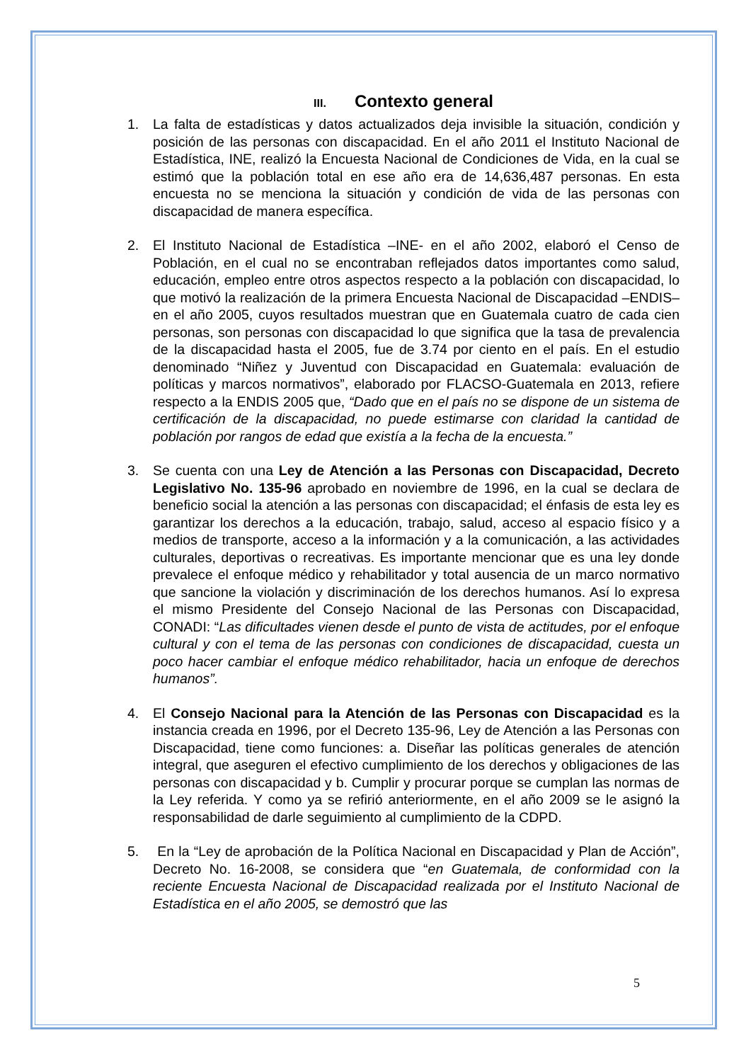III. Contexto general
1. La falta de estadísticas y datos actualizados deja invisible la situación, condición y posición de las personas con discapacidad. En el año 2011 el Instituto Nacional de Estadística, INE, realizó la Encuesta Nacional de Condiciones de Vida, en la cual se estimó que la población total en ese año era de 14,636,487 personas. En esta encuesta no se menciona la situación y condición de vida de las personas con discapacidad de manera específica.
2. El Instituto Nacional de Estadística –INE- en el año 2002, elaboró el Censo de Población, en el cual no se encontraban reflejados datos importantes como salud, educación, empleo entre otros aspectos respecto a la población con discapacidad, lo que motivó la realización de la primera Encuesta Nacional de Discapacidad –ENDIS– en el año 2005, cuyos resultados muestran que en Guatemala cuatro de cada cien personas, son personas con discapacidad lo que significa que la tasa de prevalencia de la discapacidad hasta el 2005, fue de 3.74 por ciento en el país. En el estudio denominado “Niñez y Juventud con Discapacidad en Guatemala: evaluación de políticas y marcos normativos”, elaborado por FLACSO-Guatemala en 2013, refiere respecto a la ENDIS 2005 que, “Dado que en el país no se dispone de un sistema de certificación de la discapacidad, no puede estimarse con claridad la cantidad de población por rangos de edad que existía a la fecha de la encuesta.”
3. Se cuenta con una Ley de Atención a las Personas con Discapacidad, Decreto Legislativo No. 135-96 aprobado en noviembre de 1996, en la cual se declara de beneficio social la atención a las personas con discapacidad; el énfasis de esta ley es garantizar los derechos a la educación, trabajo, salud, acceso al espacio físico y a medios de transporte, acceso a la información y a la comunicación, a las actividades culturales, deportivas o recreativas. Es importante mencionar que es una ley donde prevalece el enfoque médico y rehabilitador y total ausencia de un marco normativo que sancione la violación y discriminación de los derechos humanos. Así lo expresa el mismo Presidente del Consejo Nacional de las Personas con Discapacidad, CONADI: “Las dificultades vienen desde el punto de vista de actitudes, por el enfoque cultural y con el tema de las personas con condiciones de discapacidad, cuesta un poco hacer cambiar el enfoque médico rehabilitador, hacia un enfoque de derechos humanos”.
4. El Consejo Nacional para la Atención de las Personas con Discapacidad es la instancia creada en 1996, por el Decreto 135-96, Ley de Atención a las Personas con Discapacidad, tiene como funciones: a. Diseñar las políticas generales de atención integral, que aseguren el efectivo cumplimiento de los derechos y obligaciones de las personas con discapacidad y b. Cumplir y procurar porque se cumplan las normas de la Ley referida. Y como ya se refirió anteriormente, en el año 2009 se le asignó la responsabilidad de darle seguimiento al cumplimiento de la CDPD.
5. En la “Ley de aprobación de la Política Nacional en Discapacidad y Plan de Acción”, Decreto No. 16-2008, se considera que “en Guatemala, de conformidad con la reciente Encuesta Nacional de Discapacidad realizada por el Instituto Nacional de Estadística en el año 2005, se demostró que las
5